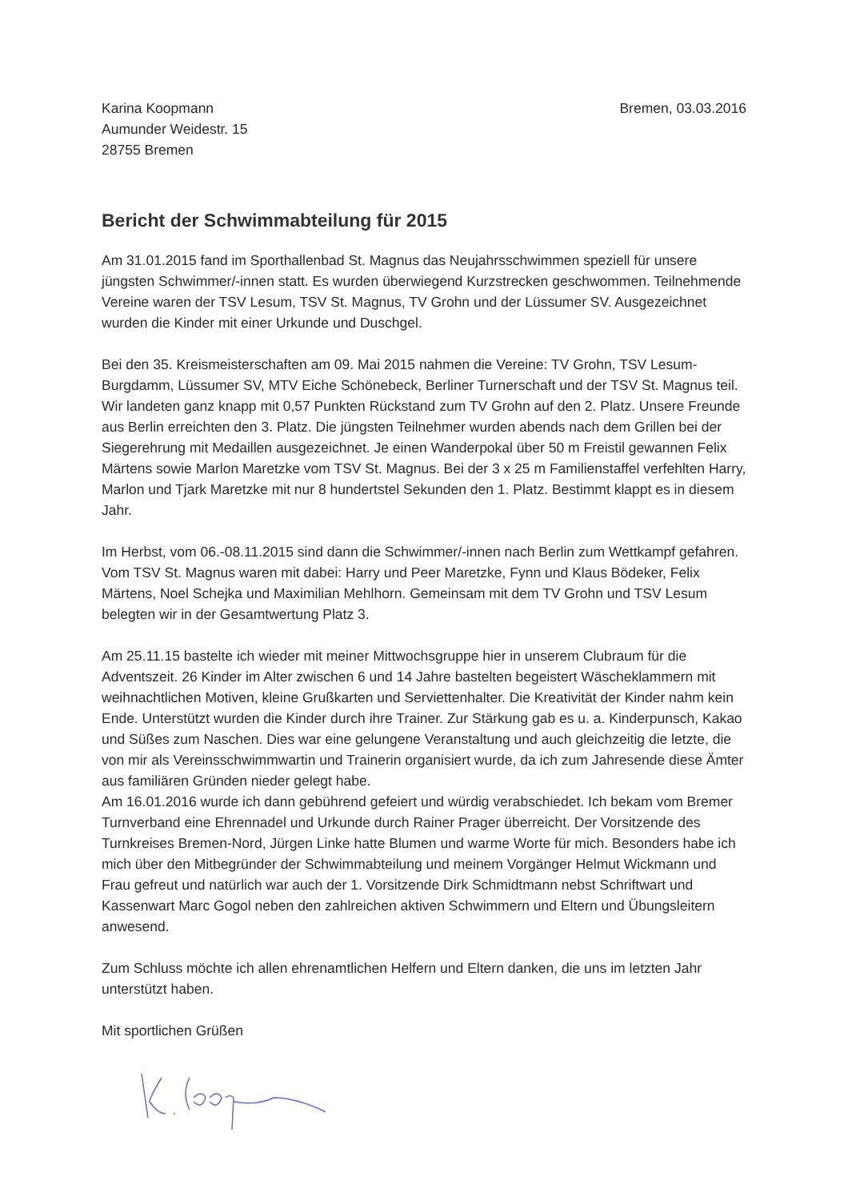Karina Koopmann
Aumunder Weidestr. 15
28755 Bremen
Bremen, 03.03.2016
Bericht der Schwimmabteilung für 2015
Am 31.01.2015 fand im Sporthallenbad St. Magnus das Neujahrsschwimmen speziell für unsere jüngsten Schwimmer/-innen statt. Es wurden überwiegend Kurzstrecken geschwommen. Teilnehmende Vereine waren der TSV Lesum, TSV St. Magnus, TV Grohn und der Lüssumer SV. Ausgezeichnet wurden die Kinder mit einer Urkunde und Duschgel.
Bei den 35. Kreismeisterschaften am 09. Mai 2015 nahmen die Vereine: TV Grohn, TSV Lesum-Burgdamm, Lüssumer SV, MTV Eiche Schönebeck, Berliner Turnerschaft und der TSV St. Magnus teil. Wir landeten ganz knapp mit 0,57 Punkten Rückstand zum TV Grohn auf den 2. Platz. Unsere Freunde aus Berlin erreichten den 3. Platz. Die jüngsten Teilnehmer wurden abends nach dem Grillen bei der Siegerehrung mit Medaillen ausgezeichnet. Je einen Wanderpokal über 50 m Freistil gewannen Felix Märtens sowie Marlon Maretzke vom TSV St. Magnus. Bei der 3 x 25 m Familienstaffel verfehlten Harry, Marlon und Tjark Maretzke mit nur 8 hundertstel Sekunden den 1. Platz. Bestimmt klappt es in diesem Jahr.
Im Herbst, vom 06.-08.11.2015 sind dann die Schwimmer/-innen nach Berlin zum Wettkampf gefahren. Vom TSV St. Magnus waren mit dabei: Harry und Peer Maretzke, Fynn und Klaus Bödeker, Felix Märtens, Noel Schejka und Maximilian Mehlhorn. Gemeinsam mit dem TV Grohn und TSV Lesum belegten wir in der Gesamtwertung Platz 3.
Am 25.11.15 bastelte ich wieder mit meiner Mittwochsgruppe hier in unserem Clubraum für die Adventszeit. 26 Kinder im Alter zwischen 6 und 14 Jahre bastelten begeistert Wäscheklammern mit weihnachtlichen Motiven, kleine Grußkarten und Serviettenhalter. Die Kreativität der Kinder nahm kein Ende. Unterstützt wurden die Kinder durch ihre Trainer. Zur Stärkung gab es u. a. Kinderpunsch, Kakao und Süßes zum Naschen. Dies war eine gelungene Veranstaltung und auch gleichzeitig die letzte, die von mir als Vereinsschwimmwartin und Trainerin organisiert wurde, da ich zum Jahresende diese Ämter aus familiären Gründen nieder gelegt habe.
Am 16.01.2016 wurde ich dann gebührend gefeiert und würdig verabschiedet. Ich bekam vom Bremer Turnverband eine Ehrennadel und Urkunde durch Rainer Prager überreicht. Der Vorsitzende des Turnkreises Bremen-Nord, Jürgen Linke hatte Blumen und warme Worte für mich. Besonders habe ich mich über den Mitbegründer der Schwimmabteilung und meinem Vorgänger Helmut Wickmann und Frau gefreut und natürlich war auch der 1. Vorsitzende Dirk Schmidtmann nebst Schriftwart und Kassenwart Marc Gogol neben den zahlreichen aktiven Schwimmern und Eltern und Übungsleitern anwesend.
Zum Schluss möchte ich allen ehrenamtlichen Helfern und Eltern danken, die uns im letzten Jahr unterstützt haben.
Mit sportlichen Grüßen